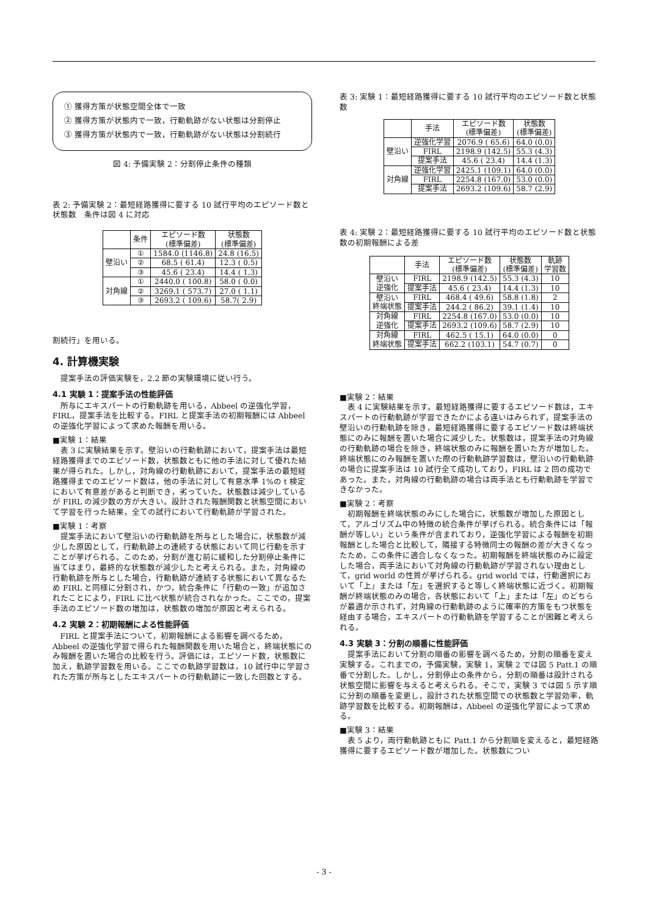① 獲得方策が状態空間全体で一致
② 獲得方策が状態内で一致，行動軌跡がない状態は分割停止
③ 獲得方策が状態内で一致，行動軌跡がない状態は分割続行
図 4: 予備実験 2：分割停止条件の種類
表 2: 予備実験 2：最短経路獲得に要する 10 試行平均のエピソード数と状態数　条件は図 4 に対応
| | 条件 | エピソード数 (標準偏差) | 状態数 (標準偏差) |
| --- | --- | --- | --- |
| 壁沿い | ① | 1584.0 (1146.8) | 24.8 (16.5) |
| | ② | 68.5 ( 61.4) | 12.3 ( 0.5) |
| | ③ | 45.6 ( 23.4) | 14.4 ( 1.3) |
| 対角線 | ① | 2440.0 ( 100.8) | 58.0 ( 0.0) |
| | ② | 3269.1 ( 573.7) | 27.0 ( 1.1) |
| | ③ | 2693.2 ( 109.6) | 58.7( 2.9) |
割続行」を用いる。
4. 計算機実験
提案手法の評価実験を，2.2 節の実験環境に従い行う。
4.1 実験 1：提案手法の性能評価
所与にエキスパートの行動軌跡を用いる，Abbeel の逆強化学習，FIRL，提案手法を比較する。FIRL と提案手法の初期報酬には Abbeel の逆強化学習によって求めた報酬を用いる。
■実験 1：結果
表 3 に実験結果を示す。壁沿いの行動軌跡において，提案手法は最短経路獲得までのエピソード数，状態数ともに他の手法に対して優れた結果が得られた。しかし，対角線の行動軌跡において，提案手法の最短経路獲得までのエピソード数は，他の手法に対して有意水準 1%の t 検定において有意差があると判断でき，劣っていた。状態数は減少しているが FIRL の減少数の方が大きい。設計された報酬関数と状態空間において学習を行った結果，全ての試行において行動軌跡が学習された。
■実験 1：考察
提案手法において壁沿いの行動軌跡を所与とした場合に，状態数が減少した原因として，行動軌跡上の連続する状態において同じ行動を示すことが挙げられる。このため，分割が進む前に緩和した分割停止条件に当てはまり，最終的な状態数が減少したと考えられる。また，対角線の行動軌跡を所与とした場合，行動軌跡が連続する状態において異なるため FIRL と同様に分割され，かつ，統合条件に「行動の一致」が追加されたことにより，FIRL に比べ状態が統合されなかった。ここでの，提案手法のエピソード数の増加は，状態数の増加が原因と考えられる。
4.2 実験 2：初期報酬による性能評価
FIRL と提案手法について，初期報酬による影響を調べるため，Abbeel の逆強化学習で得られた報酬関数を用いた場合と，終端状態にのみ報酬を置いた場合の比較を行う。評価には，エピソード数，状態数に加え，軌跡学習数を用いる。ここでの軌跡学習数は，10 試行中に学習された方策が所与としたエキスパートの行動軌跡に一致した回数とする。
表 3: 実験 1：最短経路獲得に要する 10 試行平均のエピソード数と状態数
| | 手法 | エピソード数 (標準偏差) | 状態数 (標準偏差) |
| --- | --- | --- | --- |
| 壁沿い | 逆強化学習 | 2076.9 ( 65.6) | 64.0 (0.0) |
| | FIRL | 2198.9 (142.5) | 55.3 (4.3) |
| | 提案手法 | 45.6 ( 23.4) | 14.4 (1.3) |
| 対角線 | 逆強化学習 | 2425.1 (109.1) | 64.0 (0.0) |
| | FIRL | 2254.8 (167.0) | 53.0 (0.0) |
| | 提案手法 | 2693.2 (109.6) | 58.7 (2.9) |
表 4: 実験 2：最短経路獲得に要する 10 試行平均のエピソード数と状態数の初期報酬による差
| | 手法 | エピソード数 (標準偏差) | 状態数 (標準偏差) | 軌跡 学習数 |
| --- | --- | --- | --- | --- |
| 壁沿い 逆強化 | FIRL | 2198.9 (142.5) | 55.3 (4.3) | 10 |
| | 提案手法 | 45.6 ( 23.4) | 14.4 (1.3) | 10 |
| 壁沿い 終端状態 | FIRL | 468.4 ( 49.6) | 58.8 (1.8) | 2 |
| | 提案手法 | 244.2 ( 86.2) | 39.1 (1.4) | 10 |
| 対角線 逆強化 | FIRL | 2254.8 (167.0) | 53.0 (0.0) | 10 |
| | 提案手法 | 2693.2 (109.6) | 58.7 (2.9) | 10 |
| 対角線 終端状態 | FIRL | 462.5 ( 15.1) | 64.0 (0.0) | 0 |
| | 提案手法 | 662.2 (103.1) | 54.7 (0.7) | 0 |
■実験 2：結果
表 4 に実験結果を示す。最短経路獲得に要するエピソード数は，エキスパートの行動軌跡が学習できたかによる違いはみられず，提案手法の壁沿いの行動軌跡を除き，最短経路獲得に要するエピソード数は終端状態にのみに報酬を置いた場合に減少した。状態数は，提案手法の対角線の行動軌跡の場合を除き，終端状態のみに報酬を置いた方が増加した。終端状態にのみ報酬を置いた際の行動軌跡学習数は，壁沿いの行動軌跡の場合に提案手法は 10 試行全て成功しており，FIRL は 2 回の成功であった。また，対角線の行動軌跡の場合は両手法とも行動軌跡を学習できなかった。
■実験 2：考察
初期報酬を終端状態のみにした場合に，状態数が増加した原因として，アルゴリズム中の特徴の統合条件が挙げられる。統合条件には「報酬が等しい」という条件が含まれており，逆強化学習による報酬を初期報酬とした場合と比較して，隣接する特徴同士の報酬の差が大きくなったため，この条件に適合しなくなった。初期報酬を終端状態のみに設定した場合，両手法において対角線の行動軌跡が学習されない理由として，grid world の性質が挙げられる。grid world では，行動選択において「上」または「左」を選択すると等しく終端状態に近づく。初期報酬が終端状態のみの場合，各状態において「上」または「左」のどちらが最適か示されず，対角線の行動軌跡のように確率的方策をもつ状態を経由する場合，エキスパートの行動軌跡を学習することが困難と考えられる。
4.3 実験 3：分割の順番に性能評価
提案手法において分割の順番の影響を調べるため，分割の順番を変え実験する。これまでの，予備実験，実験 1，実験 2 では図 5 Patt.1 の順番で分割した。しかし，分割停止の条件から，分割の順番は設計される状態空間に影響を与えると考えられる。そこで，実験 3 では図 5 示す順に分割の順番を変更し，設計された状態空間での状態数と学習効率，軌跡学習数を比較する。初期報酬は，Abbeel の逆強化学習によって求める。
■実験 3：結果
表 5 より，両行動軌跡ともに Patt.1 から分割順を変えると，最短経路獲得に要するエピソード数が増加した。状態数につい
- 3 -